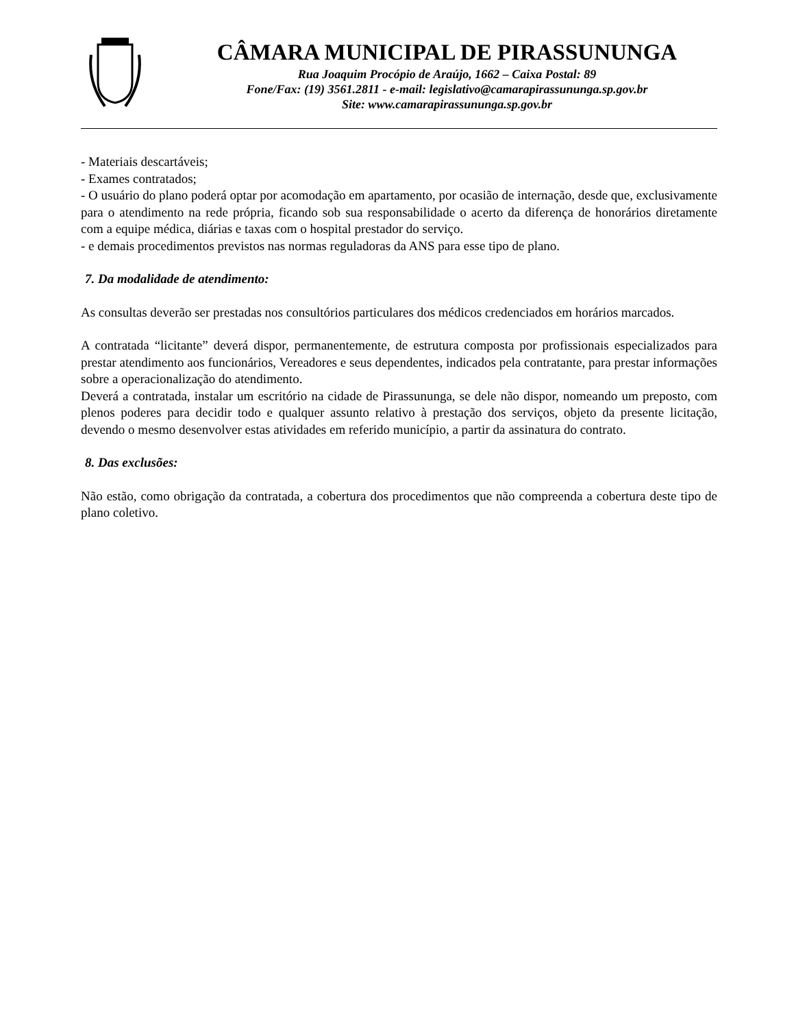CÂMARA MUNICIPAL DE PIRASSUNUNGA
Rua Joaquim Procópio de Araújo, 1662 – Caixa Postal: 89
Fone/Fax: (19) 3561.2811 - e-mail: legislativo@camarapirassununga.sp.gov.br
Site: www.camarapirassununga.sp.gov.br
- Materiais descartáveis;
- Exames contratados;
- O usuário do plano poderá optar por acomodação em apartamento, por ocasião de internação, desde que, exclusivamente para o atendimento na rede própria, ficando sob sua responsabilidade o acerto da diferença de honorários diretamente com a equipe médica, diárias e taxas com o hospital prestador do serviço.
- e demais procedimentos previstos nas normas reguladoras da ANS para esse tipo de plano.
7. Da modalidade de atendimento:
As consultas deverão ser prestadas nos consultórios particulares dos médicos credenciados em horários marcados.
A contratada “licitante” deverá dispor, permanentemente, de estrutura composta por profissionais especializados para prestar atendimento aos funcionários, Vereadores e seus dependentes, indicados pela contratante, para prestar informações sobre a operacionalização do atendimento.
Deverá a contratada, instalar um escritório na cidade de Pirassununga, se dele não dispor, nomeando um preposto, com plenos poderes para decidir todo e qualquer assunto relativo à prestação dos serviços, objeto da presente licitação, devendo o mesmo desenvolver estas atividades em referido município, a partir da assinatura do contrato.
8. Das exclusões:
Não estão, como obrigação da contratada, a cobertura dos procedimentos que não compreenda a cobertura deste tipo de plano coletivo.